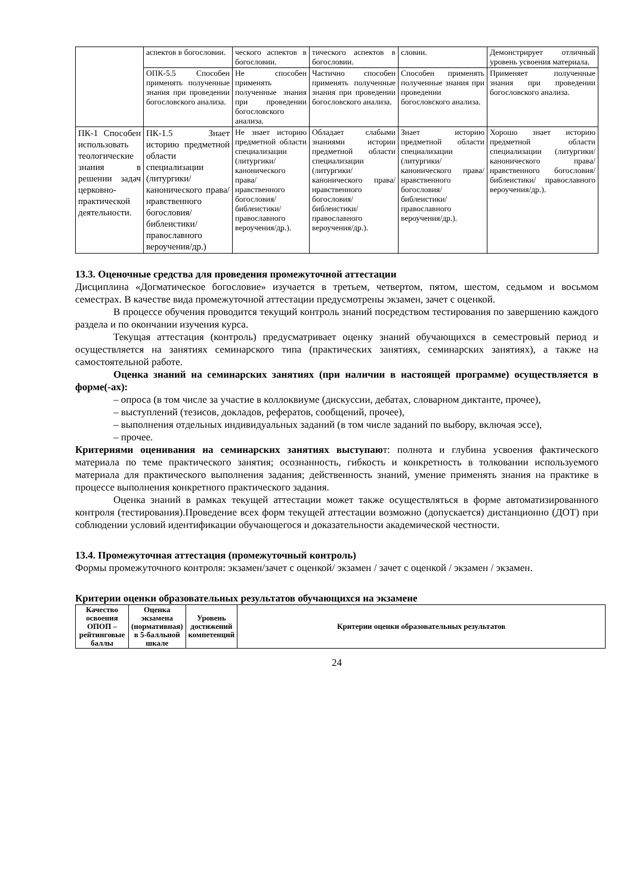| | аспектов в богословии. | ческого аспектов в богословии. | тического аспектов в богословии. | словии. | Демонстрирует отличный уровень усвоения материала. |
| | ОПК-5.5 Способен применять полученные знания при проведении богословского анализа. | Не способен применять полученные знания при проведении богословского анализа. | Частично способен применять полученные знания при проведении богословского анализа. | Способен применять полученные знания при проведении богословского анализа. | Применяет полученные знания при проведении богословского анализа. |
| ПК-1 Способен использовать теологические знания в решении задач церковно-практической деятельности. | ПК-1.5 Знает историю предметной области специализации (литургики/ канонического права/ нравственного богословия/ библеистики/ православного вероучения/др.) | Не знает историю предметной области специализации (литургики/ канонического права/ нравственного богословия/ библеистики/ православного вероучения/др.). | Обладает слабыми знаниями истории предметной области специализации (литургики/канонического права/ нравственного богословия/ библеистики/ православного вероучения/др.). | Знает историю предметной области специализации (литургики/канонического права/ нравственного богословия/ библеистики/ православного вероучения/др.). | Хорошо знает историю предметной области специализации (литургики/канонического права/ нравственного богословия/ библеистики/ православного вероучения/др.). |
13.3. Оценочные средства для проведения промежуточной аттестации
Дисциплина «Догматическое богословие» изучается в третьем, четвертом, пятом, шестом, седьмом и восьмом семестрах. В качестве вида промежуточной аттестации предусмотрены экзамен, зачет с оценкой.
В процессе обучения проводится текущий контроль знаний посредством тестирования по завершению каждого раздела и по окончании изучения курса.
Текущая аттестация (контроль) предусматривает оценку знаний обучающихся в семестровый период и осуществляется на занятиях семинарского типа (практических занятиях, семинарских занятиях), а также на самостоятельной работе.
Оценка знаний на семинарских занятиях (при наличии в настоящей программе) осуществляется в форме(-ах):
– опроса (в том числе за участие в коллоквиуме (дискуссии, дебатах, словарном диктанте, прочее),
– выступлений (тезисов, докладов, рефератов, сообщений, прочее),
– выполнения отдельных индивидуальных заданий (в том числе заданий по выбору, включая эссе),
– прочее.
Критериями оценивания на семинарских занятиях выступают: полнота и глубина усвоения фактического материала по теме практического занятия; осознанность, гибкость и конкретность в толковании используемого материала для практического выполнения задания; действенность знаний, умение применять знания на практике в процессе выполнения конкретного практического задания.
Оценка знаний в рамках текущей аттестации может также осуществляться в форме автоматизированного контроля (тестирования).Проведение всех форм текущей аттестации возможно (допускается) дистанционно (ДОТ) при соблюдении условий идентификации обучающегося и доказательности академической честности.
13.4. Промежуточная аттестация (промежуточный контроль)
Формы промежуточного контроля: экзамен/зачет с оценкой/ экзамен / зачет с оценкой / экзамен / экзамен.
Критерии оценки образовательных результатов обучающихся на экзамене
| Качество освоения ОПОП – рейтинговые баллы | Оценка экзамена (нормативная) в 5-балльной шкале | Уровень достижений компетенций | Критерии оценки образовательных результатов |
| --- | --- | --- | --- |
24